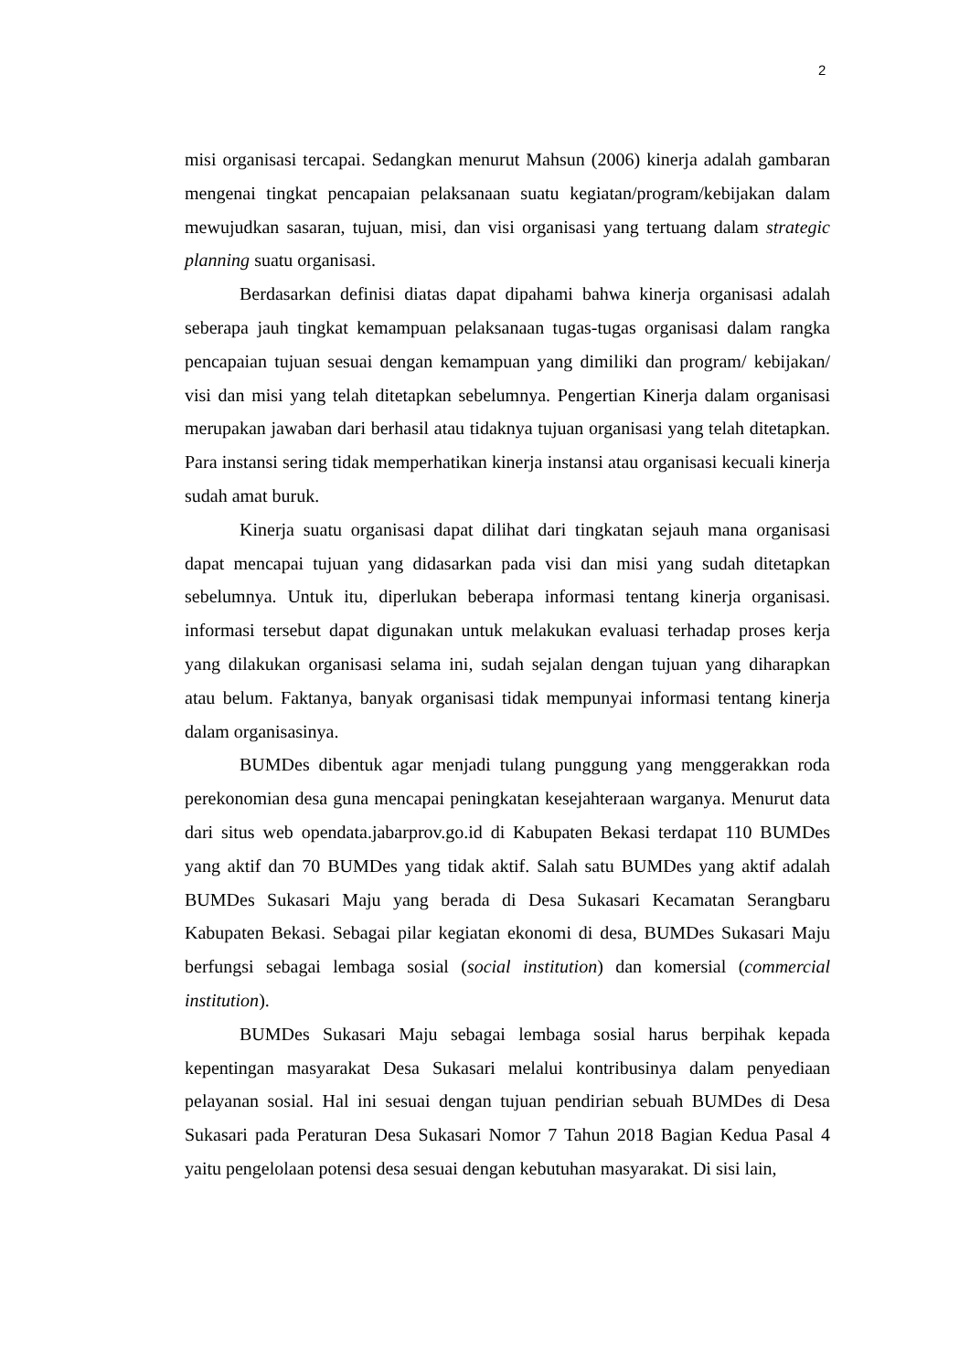2
misi organisasi tercapai. Sedangkan menurut Mahsun (2006) kinerja adalah gambaran mengenai tingkat pencapaian pelaksanaan suatu kegiatan/program/kebijakan dalam mewujudkan sasaran, tujuan, misi, dan visi organisasi yang tertuang dalam strategic planning suatu organisasi.
Berdasarkan definisi diatas dapat dipahami bahwa kinerja organisasi adalah seberapa jauh tingkat kemampuan pelaksanaan tugas-tugas organisasi dalam rangka pencapaian tujuan sesuai dengan kemampuan yang dimiliki dan program/ kebijakan/ visi dan misi yang telah ditetapkan sebelumnya. Pengertian Kinerja dalam organisasi merupakan jawaban dari berhasil atau tidaknya tujuan organisasi yang telah ditetapkan. Para instansi sering tidak memperhatikan kinerja instansi atau organisasi kecuali kinerja sudah amat buruk.
Kinerja suatu organisasi dapat dilihat dari tingkatan sejauh mana organisasi dapat mencapai tujuan yang didasarkan pada visi dan misi yang sudah ditetapkan sebelumnya. Untuk itu, diperlukan beberapa informasi tentang kinerja organisasi. informasi tersebut dapat digunakan untuk melakukan evaluasi terhadap proses kerja yang dilakukan organisasi selama ini, sudah sejalan dengan tujuan yang diharapkan atau belum. Faktanya, banyak organisasi tidak mempunyai informasi tentang kinerja dalam organisasinya.
BUMDes dibentuk agar menjadi tulang punggung yang menggerakkan roda perekonomian desa guna mencapai peningkatan kesejahteraan warganya. Menurut data dari situs web opendata.jabarprov.go.id di Kabupaten Bekasi terdapat 110 BUMDes yang aktif dan 70 BUMDes yang tidak aktif. Salah satu BUMDes yang aktif adalah BUMDes Sukasari Maju yang berada di Desa Sukasari Kecamatan Serangbaru Kabupaten Bekasi. Sebagai pilar kegiatan ekonomi di desa, BUMDes Sukasari Maju berfungsi sebagai lembaga sosial (social institution) dan komersial (commercial institution).
BUMDes Sukasari Maju sebagai lembaga sosial harus berpihak kepada kepentingan masyarakat Desa Sukasari melalui kontribusinya dalam penyediaan pelayanan sosial. Hal ini sesuai dengan tujuan pendirian sebuah BUMDes di Desa Sukasari pada Peraturan Desa Sukasari Nomor 7 Tahun 2018 Bagian Kedua Pasal 4 yaitu pengelolaan potensi desa sesuai dengan kebutuhan masyarakat. Di sisi lain,